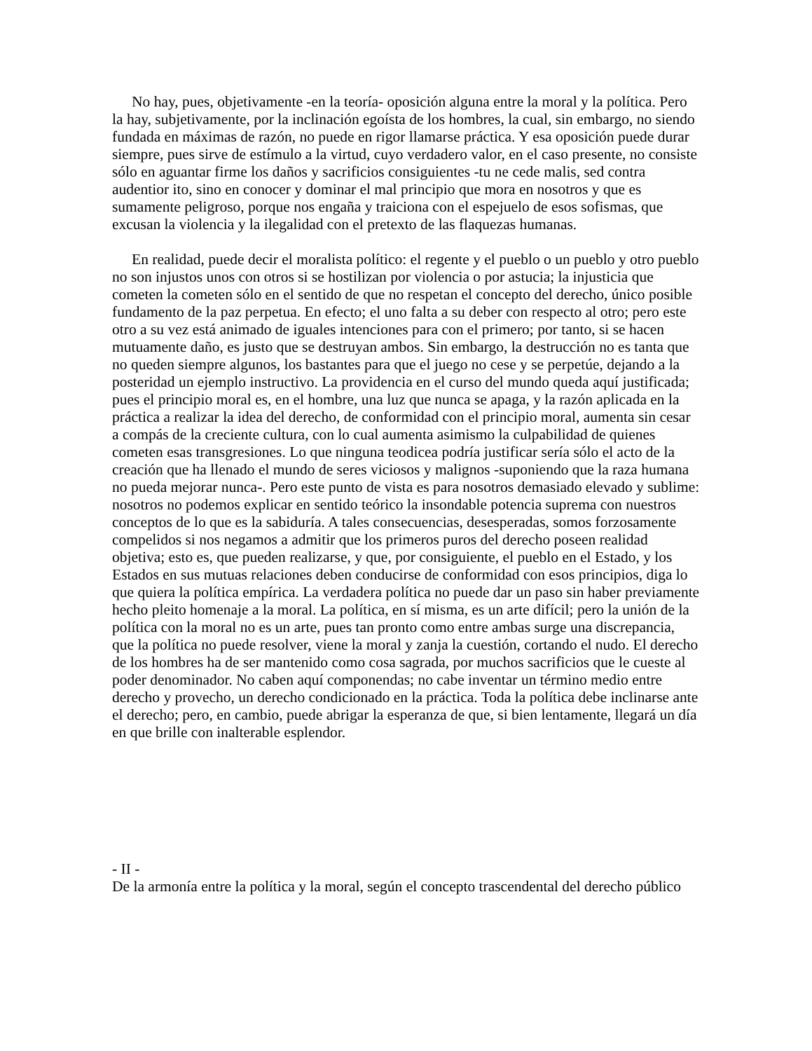No hay, pues, objetivamente -en la teoría- oposición alguna entre la moral y la política. Pero la hay, subjetivamente, por la inclinación egoísta de los hombres, la cual, sin embargo, no siendo fundada en máximas de razón, no puede en rigor llamarse práctica. Y esa oposición puede durar siempre, pues sirve de estímulo a la virtud, cuyo verdadero valor, en el caso presente, no consiste sólo en aguantar firme los daños y sacrificios consiguientes -tu ne cede malis, sed contra audentior ito, sino en conocer y dominar el mal principio que mora en nosotros y que es sumamente peligroso, porque nos engaña y traiciona con el espejuelo de esos sofismas, que excusan la violencia y la ilegalidad con el pretexto de las flaquezas humanas.
En realidad, puede decir el moralista político: el regente y el pueblo o un pueblo y otro pueblo no son injustos unos con otros si se hostilizan por violencia o por astucia; la injusticia que cometen la cometen sólo en el sentido de que no respetan el concepto del derecho, único posible fundamento de la paz perpetua. En efecto; el uno falta a su deber con respecto al otro; pero este otro a su vez está animado de iguales intenciones para con el primero; por tanto, si se hacen mutuamente daño, es justo que se destruyan ambos. Sin embargo, la destrucción no es tanta que no queden siempre algunos, los bastantes para que el juego no cese y se perpetúe, dejando a la posteridad un ejemplo instructivo. La providencia en el curso del mundo queda aquí justificada; pues el principio moral es, en el hombre, una luz que nunca se apaga, y la razón aplicada en la práctica a realizar la idea del derecho, de conformidad con el principio moral, aumenta sin cesar a compás de la creciente cultura, con lo cual aumenta asimismo la culpabilidad de quienes cometen esas transgresiones. Lo que ninguna teodicea podría justificar sería sólo el acto de la creación que ha llenado el mundo de seres viciosos y malignos -suponiendo que la raza humana no pueda mejorar nunca-. Pero este punto de vista es para nosotros demasiado elevado y sublime: nosotros no podemos explicar en sentido teórico la insondable potencia suprema con nuestros conceptos de lo que es la sabiduría. A tales consecuencias, desesperadas, somos forzosamente compelidos si nos negamos a admitir que los primeros puros del derecho poseen realidad objetiva; esto es, que pueden realizarse, y que, por consiguiente, el pueblo en el Estado, y los Estados en sus mutuas relaciones deben conducirse de conformidad con esos principios, diga lo que quiera la política empírica. La verdadera política no puede dar un paso sin haber previamente hecho pleito homenaje a la moral. La política, en sí misma, es un arte difícil; pero la unión de la política con la moral no es un arte, pues tan pronto como entre ambas surge una discrepancia, que la política no puede resolver, viene la moral y zanja la cuestión, cortando el nudo. El derecho de los hombres ha de ser mantenido como cosa sagrada, por muchos sacrificios que le cueste al poder denominador. No caben aquí componendas; no cabe inventar un término medio entre derecho y provecho, un derecho condicionado en la práctica. Toda la política debe inclinarse ante el derecho; pero, en cambio, puede abrigar la esperanza de que, si bien lentamente, llegará un día en que brille con inalterable esplendor.
- II -
De la armonía entre la política y la moral, según el concepto trascendental del derecho público